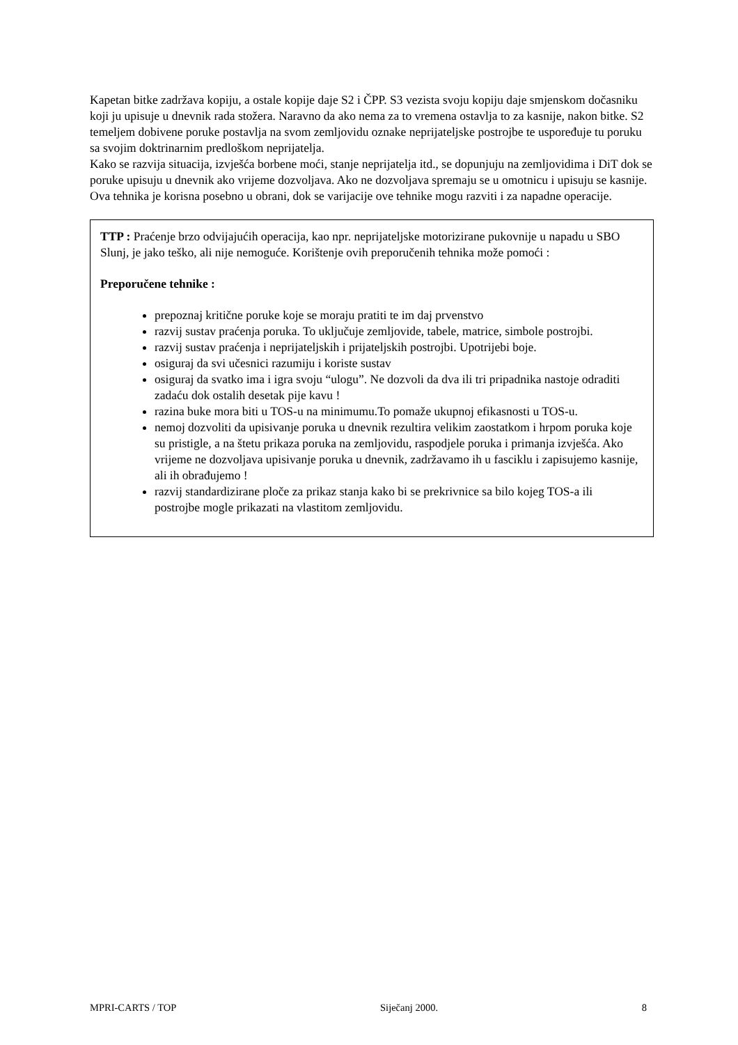Kapetan bitke zadržava kopiju, a ostale kopije daje S2 i ČPP. S3 vezista svoju kopiju daje smjenskom dočasniku koji ju upisuje u dnevnik rada stožera. Naravno da ako nema za to vremena ostavlja to za kasnije, nakon bitke. S2 temeljem dobivene poruke postavlja na svom zemljovidu oznake neprijateljske postrojbe te uspoređuje tu poruku sa svojim doktrinarnim predloškom neprijatelja.
Kako se razvija situacija, izvješća borbene moći, stanje neprijatelja itd., se dopunjuju na zemljovidima i DiT dok se poruke upisuju u dnevnik ako vrijeme dozvoljava. Ako ne dozvoljava spremaju se u omotnicu i upisuju se kasnije. Ova tehnika je korisna posebno u obrani, dok se varijacije ove tehnike mogu razviti i za napadne operacije.
TTP : Praćenje brzo odvijajućih operacija, kao npr. neprijateljske motorizirane pukovnije u napadu u SBO Slunj, je jako teško, ali nije nemoguće. Korištenje ovih preporučenih tehnika može pomoći :
Preporučene tehnike :
prepoznaj kritične poruke koje se moraju pratiti te im daj prvenstvo
razvij sustav praćenja poruka. To uključuje zemljovide, tabele, matrice, simbole postrojbi.
razvij sustav praćenja i neprijateljskih i prijateljskih postrojbi. Upotrijebi boje.
osiguraj da svi učesnici razumiju i koriste sustav
osiguraj da svatko ima i igra svoju “ulogu”. Ne dozvoli da dva ili tri pripadnika nastoje odraditi zadaću dok ostalih desetak pije kavu !
razina buke mora biti u TOS-u na minimumu.To pomaže ukupnoj efikasnosti u TOS-u.
nemoj dozvoliti da upisivanje poruka u dnevnik rezultira velikim zaostatkom i hrpom poruka koje su pristigle, a na štetu prikaza poruka na zemljovidu, raspodjele poruka i primanja izvješća. Ako vrijeme ne dozvoljava upisivanje poruka u dnevnik, zadržavamo ih u fasciklu i zapisujemo kasnije, ali ih obrađujemo !
razvij standardizirane ploče za prikaz stanja kako bi se prekrivnice sa bilo kojeg TOS-a ili postrojbe mogle prikazati na vlastitom zemljovidu.
MPRI-CARTS / TOP Siječanj 2000. 8